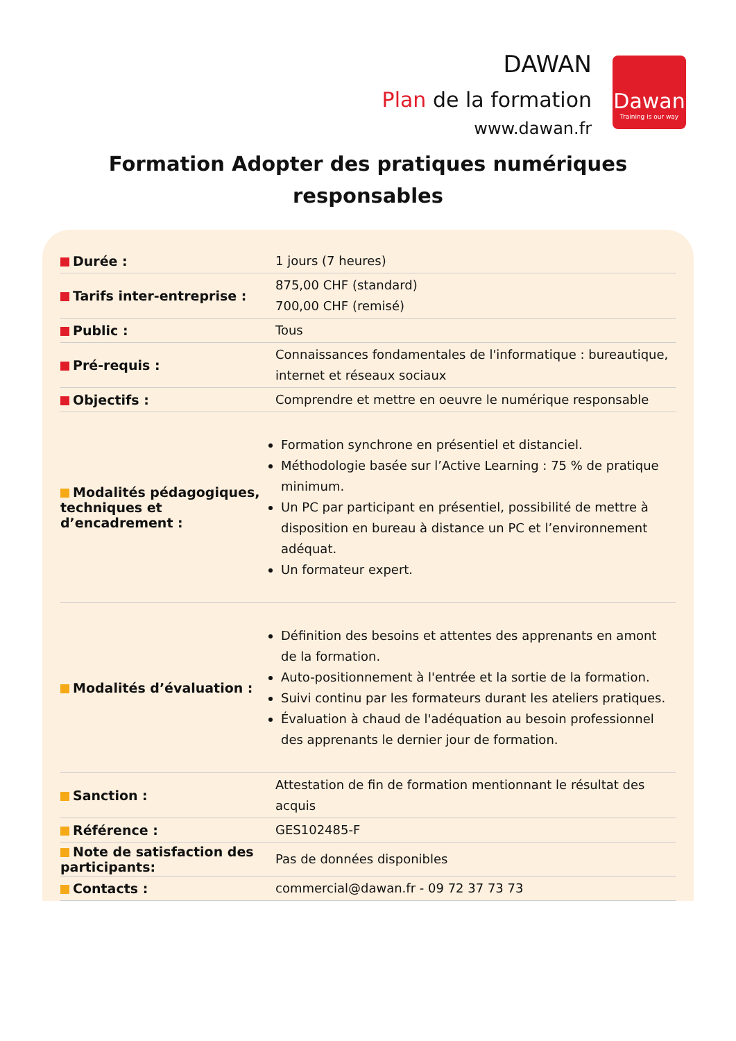DAWAN
Plan de la formation
www.dawan.fr
Dawan
Training is our way
Formation Adopter des pratiques numériques responsables
| Durée : | 1 jours (7 heures) |
| Tarifs inter-entreprise : | 875,00 CHF (standard) 700,00 CHF (remisé) |
| Public : | Tous |
| Pré-requis : | Connaissances fondamentales de l'informatique : bureautique, internet et réseaux sociaux |
| Objectifs : | Comprendre et mettre en oeuvre le numérique responsable |
| Modalités pédagogiques, techniques et d’encadrement : | Formation synchrone en présentiel et distanciel. Méthodologie basée sur l’Active Learning : 75 % de pratique minimum. Un PC par participant en présentiel, possibilité de mettre à disposition en bureau à distance un PC et l’environnement adéquat. Un formateur expert. |
| Modalités d’évaluation : | Définition des besoins et attentes des apprenants en amont de la formation. Auto-positionnement à l'entrée et la sortie de la formation. Suivi continu par les formateurs durant les ateliers pratiques. Évaluation à chaud de l'adéquation au besoin professionnel des apprenants le dernier jour de formation. |
| Sanction : | Attestation de fin de formation mentionnant le résultat des acquis |
| Référence : | GES102485-F |
| Note de satisfaction des participants: | Pas de données disponibles |
| Contacts : | commercial@dawan.fr - 09 72 37 73 73 |